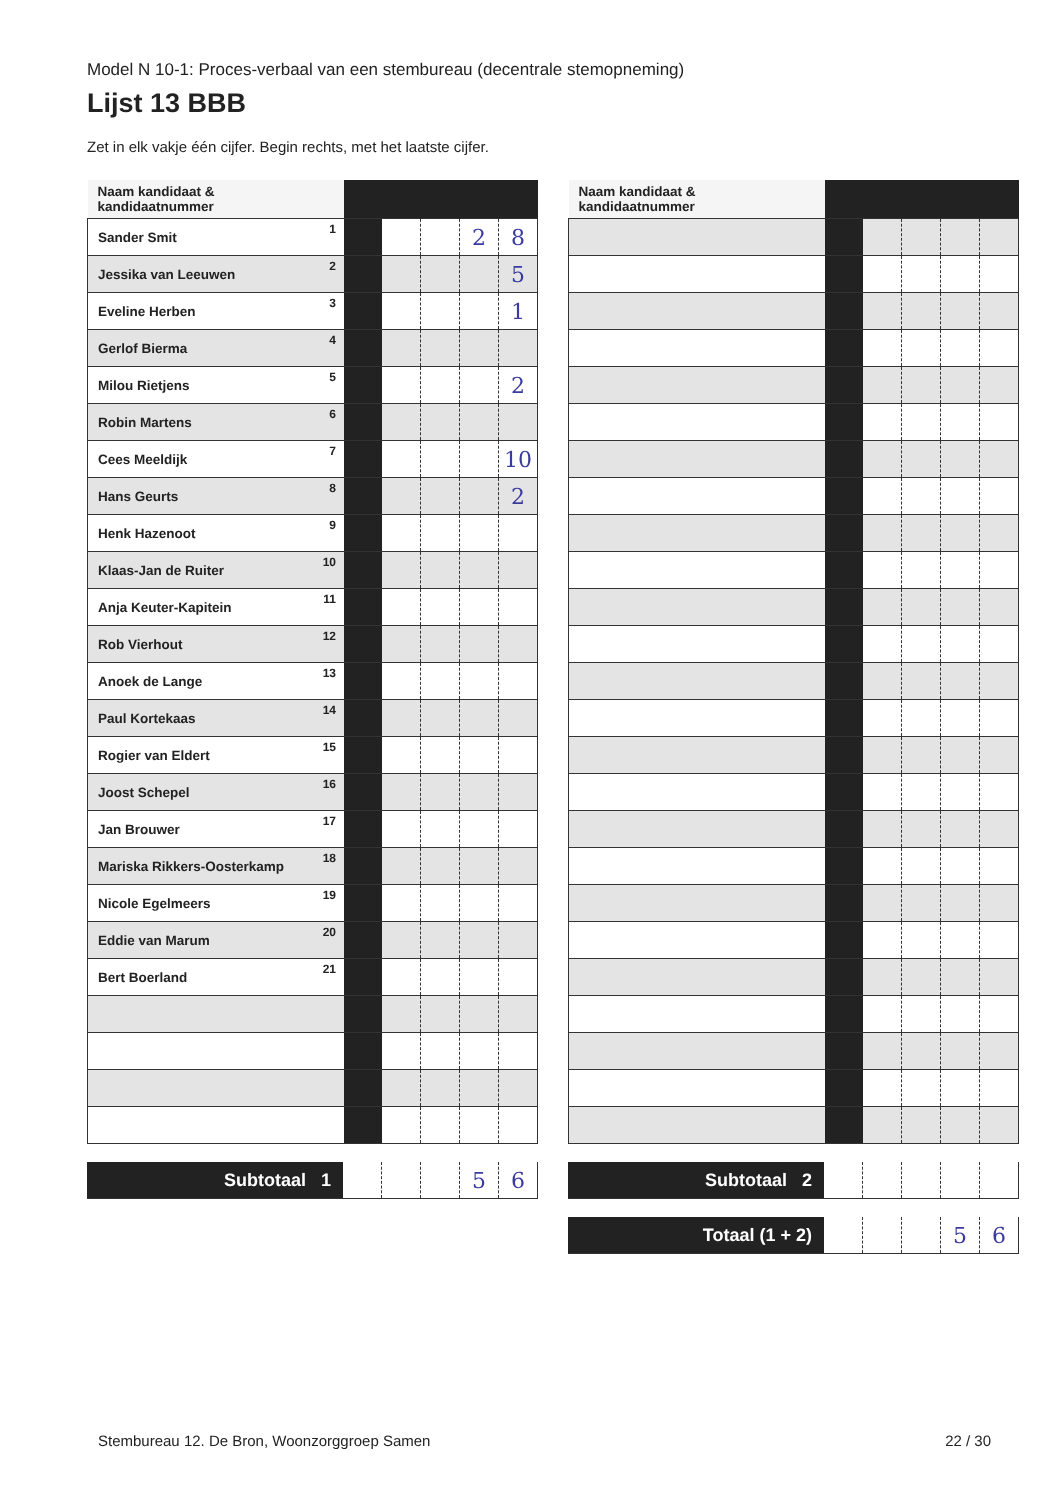Model N 10-1: Proces-verbaal van een stembureau (decentrale stemopneming)
Lijst 13 BBB
Zet in elk vakje één cijfer. Begin rechts, met het laatste cijfer.
| Naam kandidaat & kandidaatnummer | | | | | |
| Sander Smit 1 | | | | 2 | 8 |
| Jessika van Leeuwen 2 | | | | | 5 |
| Eveline Herben 3 | | | | | 1 |
| Gerlof Bierma 4 | | | | | |
| Milou Rietjens 5 | | | | | 2 |
| Robin Martens 6 | | | | | |
| Cees Meeldijk 7 | | | | | 10 |
| Hans Geurts 8 | | | | | 2 |
| Henk Hazenoot 9 | | | | | |
| Klaas-Jan de Ruiter 10 | | | | | |
| Anja Keuter-Kapitein 11 | | | | | |
| Rob Vierhout 12 | | | | | |
| Anoek de Lange 13 | | | | | |
| Paul Kortekaas 14 | | | | | |
| Rogier van Eldert 15 | | | | | |
| Joost Schepel 16 | | | | | |
| Jan Brouwer 17 | | | | | |
| Mariska Rikkers-Oosterkamp 18 | | | | | |
| Nicole Egelmeers 19 | | | | | |
| Eddie van Marum 20 | | | | | |
| Bert Boerland 21 | | | | | |
| Subtotaal 1 | | | | 5 | 6 |
| Naam kandidaat & kandidaatnummer | | | | | |
| Subtotaal 2 | | | | | |
| Totaal (1 + 2) | | | | 5 | 6 |
Stembureau 12. De Bron, Woonzorggroep Samen 22 / 30